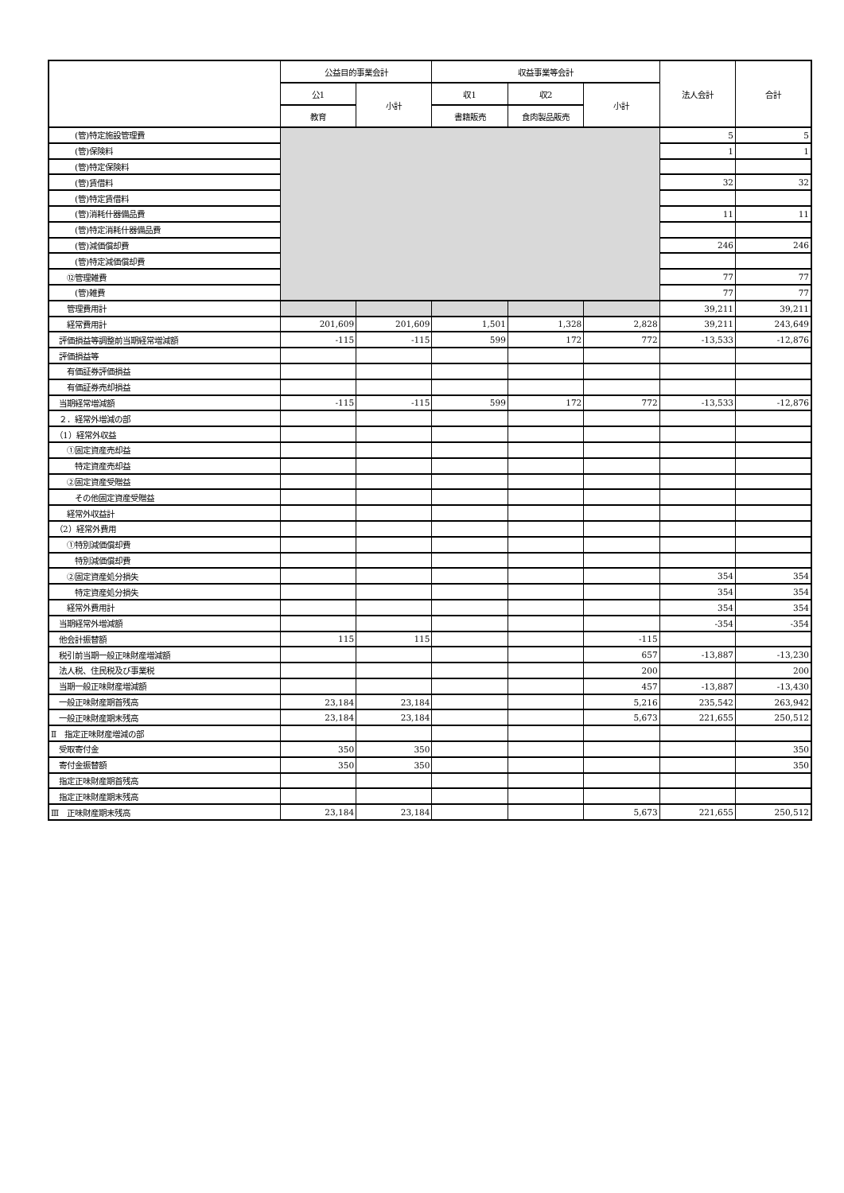| | 公益目的事業会計 | | 収益事業等会計 | | | 法人会計 | 合計 |
| --- | --- | --- | --- | --- | --- | --- | --- |
| | 公1 | 小計 | 収1 | 収2 | 小計 | | |
| | 教育 | | 書籍販売 | 食肉製品販売 | | | |
| (管)特定施設管理費 | | | | | | 5 | 5 |
| (管)保険料 | | | | | | 1 | 1 |
| (管)特定保険料 | | | | | | | |
| (管)賃借料 | | | | | | 32 | 32 |
| (管)特定賃借料 | | | | | | | |
| (管)消耗什器備品費 | | | | | | 11 | 11 |
| (管)特定消耗什器備品費 | | | | | | | |
| (管)減価償却費 | | | | | | 246 | 246 |
| (管)特定減価償却費 | | | | | | | |
| ⑫管理雑費 | | | | | | 77 | 77 |
| (管)雑費 | | | | | | 77 | 77 |
| 管理費用計 | | | | | | 39,211 | 39,211 |
| 経常費用計 | 201,609 | 201,609 | 1,501 | 1,328 | 2,828 | 39,211 | 243,649 |
| 評価損益等調整前当期経常増減額 | -115 | -115 | 599 | 172 | 772 | -13,533 | -12,876 |
| 評価損益等 | | | | | | | |
| 有価証券評価損益 | | | | | | | |
| 有価証券売却損益 | | | | | | | |
| 当期経常増減額 | -115 | -115 | 599 | 172 | 772 | -13,533 | -12,876 |
| ２．経常外増減の部 | | | | | | | |
| （1）経常外収益 | | | | | | | |
| ①固定資産売却益 | | | | | | | |
| 特定資産売却益 | | | | | | | |
| ②固定資産受贈益 | | | | | | | |
| その他固定資産受贈益 | | | | | | | |
| 経常外収益計 | | | | | | | |
| （2）経常外費用 | | | | | | | |
| ①特別減価償却費 | | | | | | | |
| 特別減価償却費 | | | | | | | |
| ②固定資産処分損失 | | | | | | 354 | 354 |
| 特定資産処分損失 | | | | | | 354 | 354 |
| 経常外費用計 | | | | | | 354 | 354 |
| 当期経常外増減額 | | | | | | -354 | -354 |
| 他会計振替額 | 115 | 115 | | | -115 | | |
| 税引前当期一般正味財産増減額 | | | | | 657 | -13,887 | -13,230 |
| 法人税、住民税及び事業税 | | | | | 200 | | 200 |
| 当期一般正味財産増減額 | | | | | 457 | -13,887 | -13,430 |
| 一般正味財産期首残高 | 23,184 | 23,184 | | | 5,216 | 235,542 | 263,942 |
| 一般正味財産期末残高 | 23,184 | 23,184 | | | 5,673 | 221,655 | 250,512 |
| Ⅱ 指定正味財産増減の部 | | | | | | | |
| 受取寄付金 | 350 | 350 | | | | | 350 |
| 寄付金振替額 | 350 | 350 | | | | | 350 |
| 指定正味財産期首残高 | | | | | | | |
| 指定正味財産期末残高 | | | | | | | |
| Ⅲ 正味財産期末残高 | 23,184 | 23,184 | | | 5,673 | 221,655 | 250,512 |